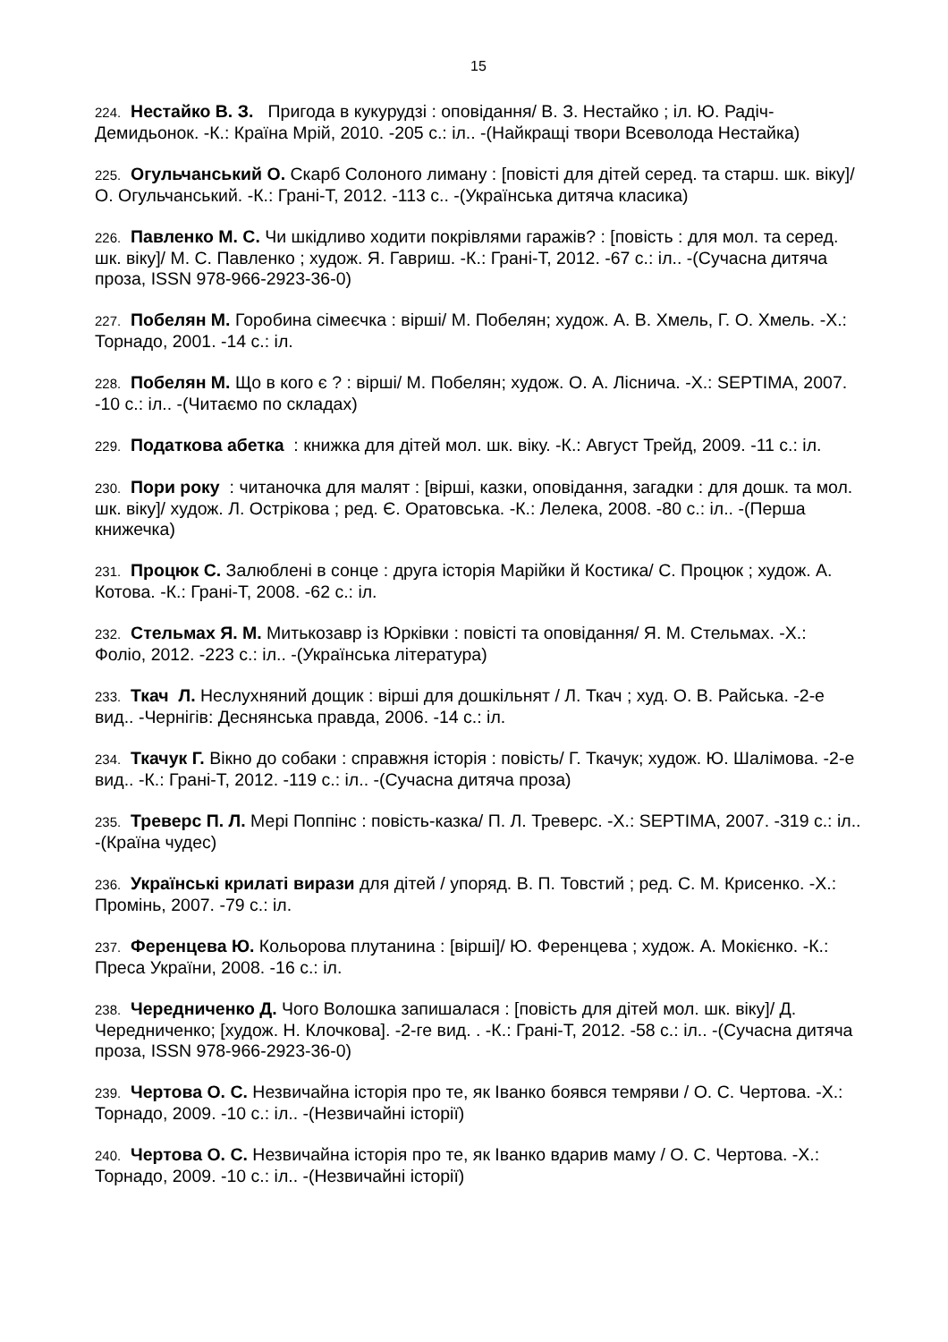15
224. Нестайко В. З. Пригода в кукурудзі : оповідання/ В. З. Нестайко ; іл. Ю. Радіч-Демидьонок. -К.: Країна Мрій, 2010. -205 с.: іл.. -(Найкращі твори Всеволода Нестайка)
225. Огульчанський О. Скарб Солоного лиману : [повісті для дітей серед. та старш. шк. віку]/ О. Огульчанський. -К.: Грані-Т, 2012. -113 с.. -(Українська дитяча класика)
226. Павленко М. С. Чи шкідливо ходити покрівлями гаражів? : [повість : для мол. та серед. шк. віку]/ М. С. Павленко ; худож. Я. Гавриш. -К.: Грані-Т, 2012. -67 с.: іл.. -(Сучасна дитяча проза, ISSN 978-966-2923-36-0)
227. Побелян М. Горобина сімеєчка : вірші/ М. Побелян; худож. А. В. Хмель, Г. О. Хмель. -Х.: Торнадо, 2001. -14 с.: іл.
228. Побелян М. Що в кого є ? : вірші/ М. Побелян; худож. О. А. Ліснича. -Х.: SEPTIMA, 2007. -10 с.: іл.. -(Читаємо по складах)
229. Податкова абетка : книжка для дітей мол. шк. віку. -К.: Август Трейд, 2009. -11 с.: іл.
230. Пори року : читаночка для малят : [вірші, казки, оповідання, загадки : для дошк. та мол. шк. віку]/ худож. Л. Острікова ; ред. Є. Оратовська. -К.: Лелека, 2008. -80 с.: іл.. -(Перша книжечка)
231. Процюк С. Залюблені в сонце : друга історія Марійки й Костика/ С. Процюк ; худож. А. Котова. -К.: Грані-Т, 2008. -62 с.: іл.
232. Стельмах Я. М. Митькозавр із Юрківки : повісті та оповідання/ Я. М. Стельмах. -Х.: Фоліо, 2012. -223 с.: іл.. -(Українська література)
233. Ткач Л. Неслухняний дощик : вірші для дошкільнят / Л. Ткач ; худ. О. В. Райська. -2-е вид.. -Чернігів: Деснянська правда, 2006. -14 с.: іл.
234. Ткачук Г. Вікно до собаки : справжня історія : повість/ Г. Ткачук; худож. Ю. Шалімова. -2-е вид.. -К.: Грані-Т, 2012. -119 с.: іл.. -(Сучасна дитяча проза)
235. Треверс П. Л. Мері Поппінс : повість-казка/ П. Л. Треверс. -Х.: SEPTIMA, 2007. -319 с.: іл.. -(Країна чудес)
236. Українські крилаті вирази для дітей / упоряд. В. П. Товстий ; ред. С. М. Крисенко. -Х.: Промінь, 2007. -79 с.: іл.
237. Ференцева Ю. Кольорова плутанина : [вірші]/ Ю. Ференцева ; худож. А. Мокієнко. -К.: Преса України, 2008. -16 с.: іл.
238. Чередниченко Д. Чого Волошка запишалася : [повість для дітей мол. шк. віку]/ Д. Чередниченко; [худож. Н. Клочкова]. -2-ге вид. . -К.: Грані-Т, 2012. -58 с.: іл.. -(Сучасна дитяча проза, ISSN 978-966-2923-36-0)
239. Чертова О. С. Незвичайна історія про те, як Іванко боявся темряви / О. С. Чертова. -Х.: Торнадо, 2009. -10 с.: іл.. -(Незвичайні історії)
240. Чертова О. С. Незвичайна історія про те, як Іванко вдарив маму / О. С. Чертова. -Х.: Торнадо, 2009. -10 с.: іл.. -(Незвичайні історії)